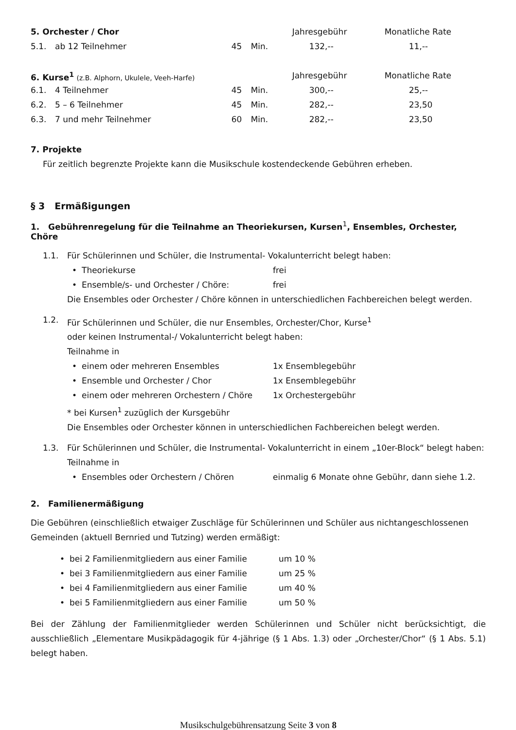| 5. Orchester / Chor | | | | Jahresgebühr | Monatliche Rate |
| --- | --- | --- | --- | --- | --- |
| 5.1. | ab 12 Teilnehmer | 45 | Min. | 132,-- | 11,-- |
| 6. Kurse<sup>1</sup> (z.B. Alphorn, Ukulele, Veeh-Harfe) | | | | Jahresgebühr | Monatliche Rate |
| 6.1. | 4 Teilnehmer | 45 | Min. | 300,-- | 25,-- |
| 6.2. | 5 – 6 Teilnehmer | 45 | Min. | 282,-- | 23,50 |
| 6.3. | 7 und mehr Teilnehmer | 60 | Min. | 282,-- | 23,50 |
7. Projekte
Für zeitlich begrenzte Projekte kann die Musikschule kostendeckende Gebühren erheben.
§ 3 Ermäßigungen
1. Gebührenregelung für die Teilnahme an Theoriekursen, Kursen<sup>1</sup>, Ensembles, Orchester, Chöre
1.1.
Für Schülerinnen und Schüler, die Instrumental- Vokalunterricht belegt haben:
• Theoriekurse frei
• Ensemble/s- und Orchester / Chöre: frei
Die Ensembles oder Orchester / Chöre können in unterschiedlichen Fachbereichen belegt werden.
1.2.
Für Schülerinnen und Schüler, die nur Ensembles, Orchester/Chor, Kurse<sup>1</sup>
oder keinen Instrumental-/ Vokalunterricht belegt haben:
Teilnahme in
• einem oder mehreren Ensembles 1x Ensemblegebühr
• Ensemble und Orchester / Chor 1x Ensemblegebühr
• einem oder mehreren Orchestern / Chöre 1x Orchestergebühr
* bei Kursen<sup>1</sup> zuzüglich der Kursgebühr
Die Ensembles oder Orchester können in unterschiedlichen Fachbereichen belegt werden.
1.3.
Für Schülerinnen und Schüler, die Instrumental- Vokalunterricht in einem „10er-Block“ belegt haben:
Teilnahme in
• Ensembles oder Orchestern / Chören einmalig 6 Monate ohne Gebühr, dann siehe 1.2.
2. Familienermäßigung
Die Gebühren (einschließlich etwaiger Zuschläge für Schülerinnen und Schüler aus nichtangeschlossenen Gemeinden (aktuell Bernried und Tutzing) werden ermäßigt:
• bei 2 Familienmitgliedern aus einer Familie um 10 %
• bei 3 Familienmitgliedern aus einer Familie um 25 %
• bei 4 Familienmitgliedern aus einer Familie um 40 %
• bei 5 Familienmitgliedern aus einer Familie um 50 %
Bei der Zählung der Familienmitglieder werden Schülerinnen und Schüler nicht berücksichtigt, die ausschließlich „Elementare Musikpädagogik für 4-jährige (§ 1 Abs. 1.3) oder „Orchester/Chor“ (§ 1 Abs. 5.1) belegt haben.
Musikschulgebührensatzung Seite 3 von 8